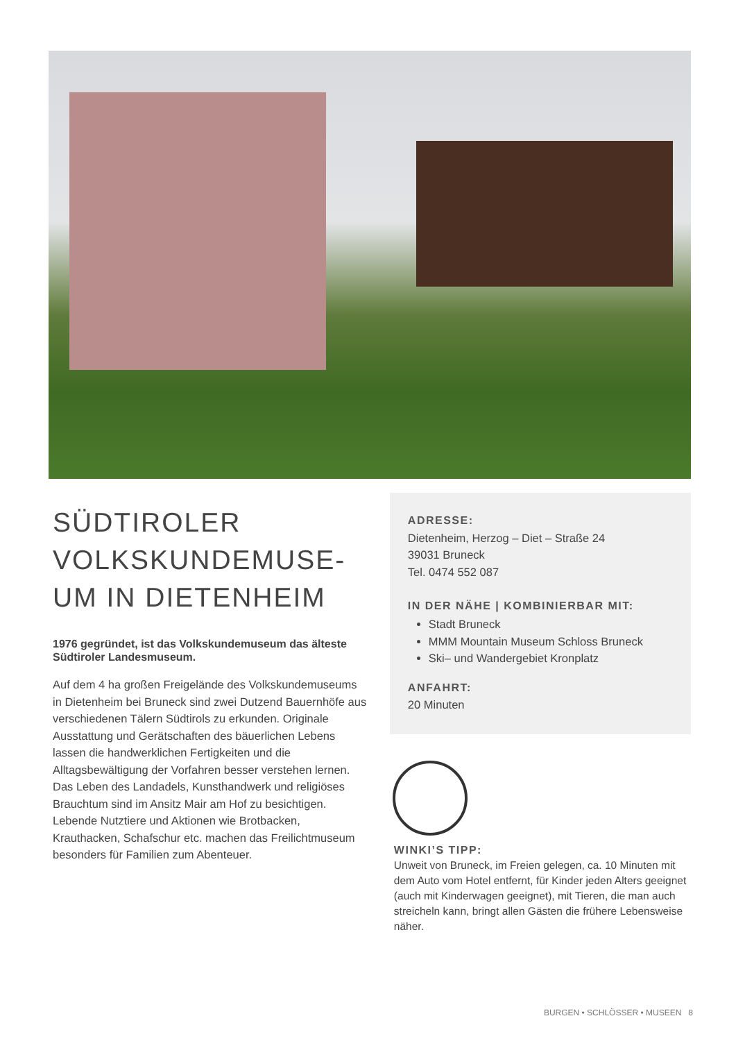SÜDTIROLER VOLKSKUNDEMUSE-UM IN DIETENHEIM
1976 gegründet, ist das Volkskundemuseum das älteste Südtiroler Landesmuseum.
Auf dem 4 ha großen Freigelände des Volkskundemuseums in Dietenheim bei Bruneck sind zwei Dutzend Bauernhöfe aus verschiedenen Tälern Südtirols zu erkunden. Originale Ausstattung und Gerätschaften des bäuerlichen Lebens lassen die handwerklichen Fertigkeiten und die Alltagsbewältigung der Vorfahren besser verstehen lernen.
Das Leben des Landadels, Kunsthandwerk und religiöses Brauchtum sind im Ansitz Mair am Hof zu besichtigen. Lebende Nutztiere und Aktionen wie Brotbacken, Krauthacken, Schafschur etc. machen das Freilichtmuseum besonders für Familien zum Abenteuer.
ADRESSE:
Dietenheim, Herzog – Diet – Straße 24
39031 Bruneck
Tel. 0474 552 087
IN DER NÄHE | KOMBINIERBAR MIT:
Stadt Bruneck
MMM Mountain Museum Schloss Bruneck
Ski– und Wandergebiet Kronplatz
ANFAHRT:
20 Minuten
WINKI’S TIPP:
Unweit von Bruneck, im Freien gelegen, ca. 10 Minuten mit dem Auto vom Hotel entfernt, für Kinder jeden Alters geeignet (auch mit Kinderwagen geeignet), mit Tieren, die man auch streicheln kann, bringt allen Gästen die frühere Lebensweise näher.
BURGEN • SCHLÖSSER • MUSEEN 8